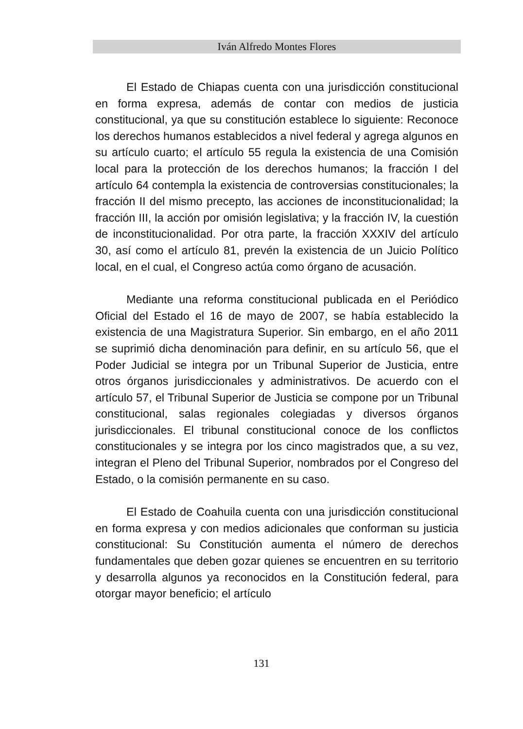Iván Alfredo Montes Flores
El Estado de Chiapas cuenta con una jurisdicción constitucional en forma expresa, además de contar con medios de justicia constitucional, ya que su constitución establece lo siguiente: Reconoce los derechos humanos establecidos a nivel federal y agrega algunos en su artículo cuarto; el artículo 55 regula la existencia de una Comisión local para la protección de los derechos humanos; la fracción I del artículo 64 contempla la existencia de controversias constitucionales; la fracción II del mismo precepto, las acciones de inconstitucionalidad; la fracción III, la acción por omisión legislativa; y la fracción IV, la cuestión de inconstitucionalidad. Por otra parte, la fracción XXXIV del artículo 30, así como el artículo 81, prevén la existencia de un Juicio Político local, en el cual, el Congreso actúa como órgano de acusación.
Mediante una reforma constitucional publicada en el Periódico Oficial del Estado el 16 de mayo de 2007, se había establecido la existencia de una Magistratura Superior. Sin embargo, en el año 2011 se suprimió dicha denominación para definir, en su artículo 56, que el Poder Judicial se integra por un Tribunal Superior de Justicia, entre otros órganos jurisdiccionales y administrativos. De acuerdo con el artículo 57, el Tribunal Superior de Justicia se compone por un Tribunal constitucional, salas regionales colegiadas y diversos órganos jurisdiccionales. El tribunal constitucional conoce de los conflictos constitucionales y se integra por los cinco magistrados que, a su vez, integran el Pleno del Tribunal Superior, nombrados por el Congreso del Estado, o la comisión permanente en su caso.
El Estado de Coahuila cuenta con una jurisdicción constitucional en forma expresa y con medios adicionales que conforman su justicia constitucional: Su Constitución aumenta el número de derechos fundamentales que deben gozar quienes se encuentren en su territorio y desarrolla algunos ya reconocidos en la Constitución federal, para otorgar mayor beneficio; el artículo
131